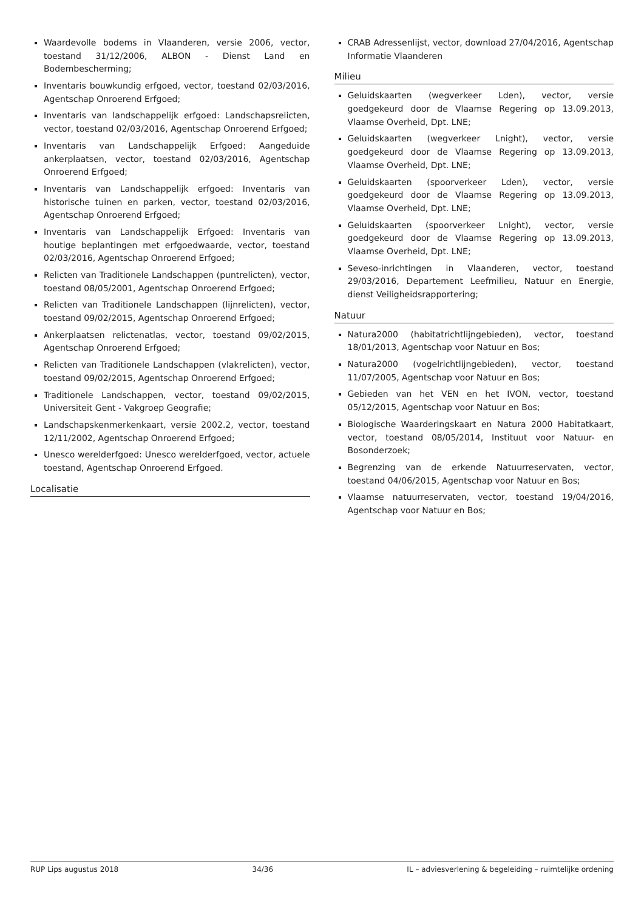Waardevolle bodems in Vlaanderen, versie 2006, vector, toestand 31/12/2006, ALBON - Dienst Land en Bodembescherming;
Inventaris bouwkundig erfgoed, vector, toestand 02/03/2016, Agentschap Onroerend Erfgoed;
Inventaris van landschappelijk erfgoed: Landschapsrelicten, vector, toestand 02/03/2016, Agentschap Onroerend Erfgoed;
Inventaris van Landschappelijk Erfgoed: Aangeduide ankerplaatsen, vector, toestand 02/03/2016, Agentschap Onroerend Erfgoed;
Inventaris van Landschappelijk erfgoed: Inventaris van historische tuinen en parken, vector, toestand 02/03/2016, Agentschap Onroerend Erfgoed;
Inventaris van Landschappelijk Erfgoed: Inventaris van houtige beplantingen met erfgoedwaarde, vector, toestand 02/03/2016, Agentschap Onroerend Erfgoed;
Relicten van Traditionele Landschappen (puntrelicten), vector, toestand 08/05/2001, Agentschap Onroerend Erfgoed;
Relicten van Traditionele Landschappen (lijnrelicten), vector, toestand 09/02/2015, Agentschap Onroerend Erfgoed;
Ankerplaatsen relictenatlas, vector, toestand 09/02/2015, Agentschap Onroerend Erfgoed;
Relicten van Traditionele Landschappen (vlakrelicten), vector, toestand 09/02/2015, Agentschap Onroerend Erfgoed;
Traditionele Landschappen, vector, toestand 09/02/2015, Universiteit Gent - Vakgroep Geografie;
Landschapskenmerkenkaart, versie 2002.2, vector, toestand 12/11/2002, Agentschap Onroerend Erfgoed;
Unesco werelderfgoed: Unesco werelderfgoed, vector, actuele toestand, Agentschap Onroerend Erfgoed.
Localisatie
CRAB Adressenlijst, vector, download 27/04/2016, Agentschap Informatie Vlaanderen
Milieu
Geluidskaarten (wegverkeer Lden), vector, versie goedgekeurd door de Vlaamse Regering op 13.09.2013, Vlaamse Overheid, Dpt. LNE;
Geluidskaarten (wegverkeer Lnight), vector, versie goedgekeurd door de Vlaamse Regering op 13.09.2013, Vlaamse Overheid, Dpt. LNE;
Geluidskaarten (spoorverkeer Lden), vector, versie goedgekeurd door de Vlaamse Regering op 13.09.2013, Vlaamse Overheid, Dpt. LNE;
Geluidskaarten (spoorverkeer Lnight), vector, versie goedgekeurd door de Vlaamse Regering op 13.09.2013, Vlaamse Overheid, Dpt. LNE;
Seveso-inrichtingen in Vlaanderen, vector, toestand 29/03/2016, Departement Leefmilieu, Natuur en Energie, dienst Veiligheidsrapportering;
Natuur
Natura2000 (habitatrichtlijngebieden), vector, toestand 18/01/2013, Agentschap voor Natuur en Bos;
Natura2000 (vogelrichtlijngebieden), vector, toestand 11/07/2005, Agentschap voor Natuur en Bos;
Gebieden van het VEN en het IVON, vector, toestand 05/12/2015, Agentschap voor Natuur en Bos;
Biologische Waarderingskaart en Natura 2000 Habitatkaart, vector, toestand 08/05/2014, Instituut voor Natuur- en Bosonderzoek;
Begrenzing van de erkende Natuurreservaten, vector, toestand 04/06/2015, Agentschap voor Natuur en Bos;
Vlaamse natuurreservaten, vector, toestand 19/04/2016, Agentschap voor Natuur en Bos;
RUP Lips augustus 2018 34/36 IL – adviesverlening & begeleiding – ruimtelijke ordening